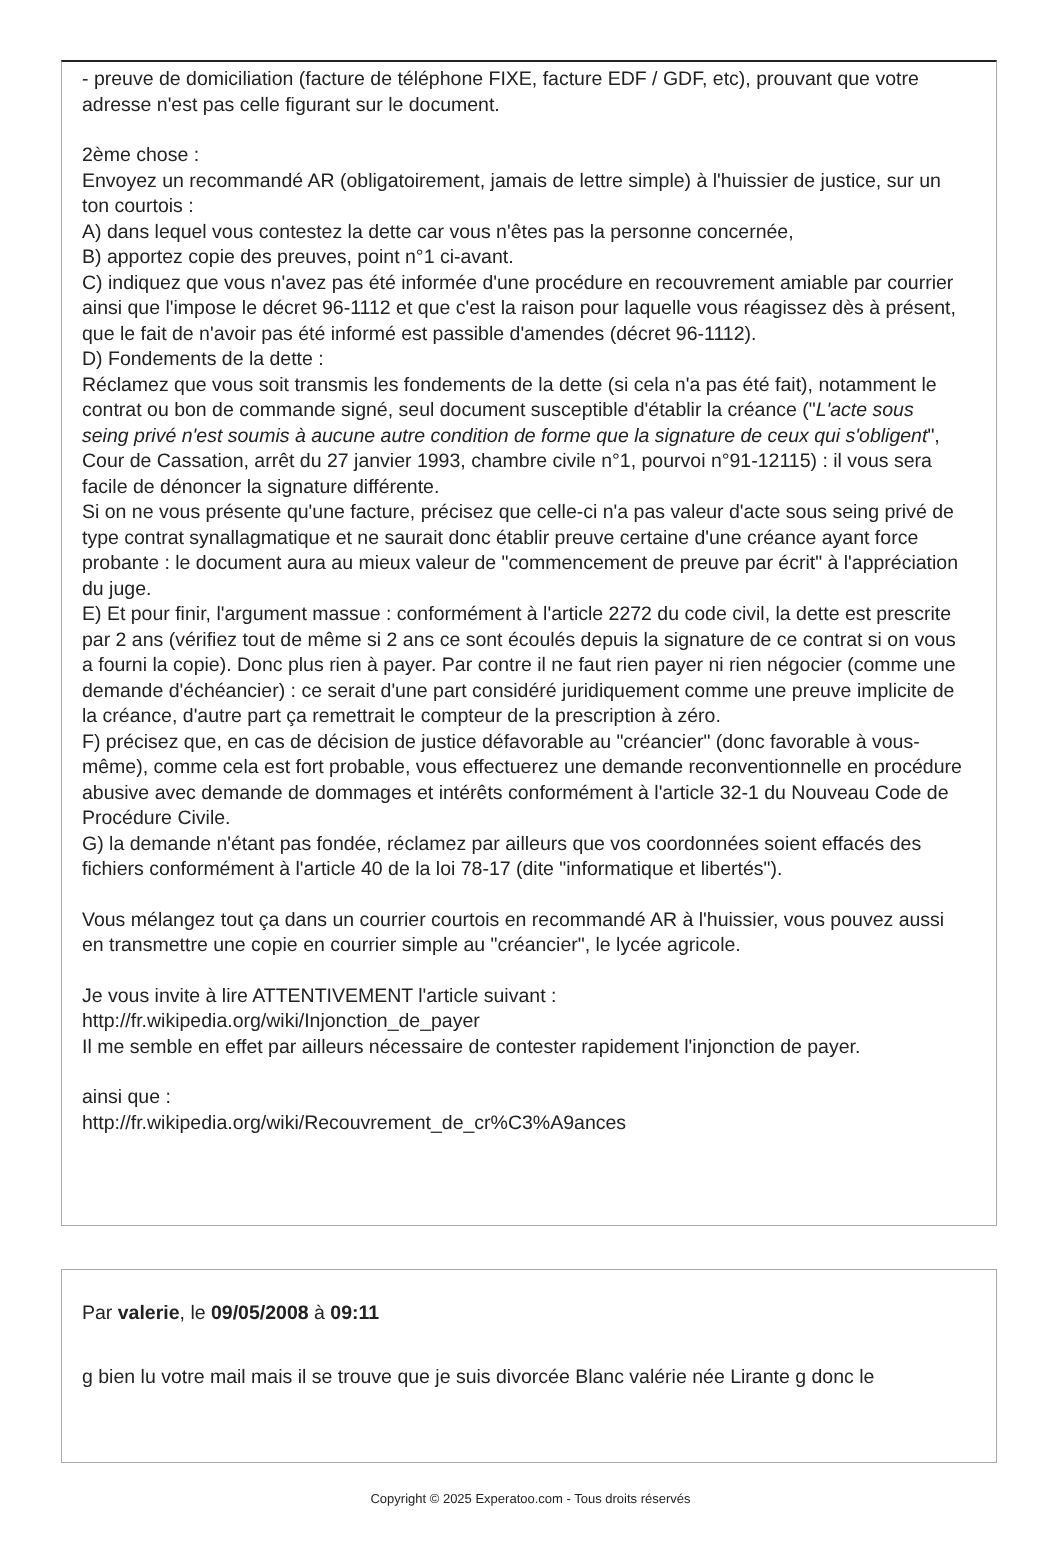- preuve de domiciliation (facture de téléphone FIXE, facture EDF / GDF, etc), prouvant que votre adresse n'est pas celle figurant sur le document.
2ème chose :
Envoyez un recommandé AR (obligatoirement, jamais de lettre simple) à l'huissier de justice, sur un ton courtois :
A) dans lequel vous contestez la dette car vous n'êtes pas la personne concernée,
B) apportez copie des preuves, point n°1 ci-avant.
C) indiquez que vous n'avez pas été informée d'une procédure en recouvrement amiable par courrier ainsi que l'impose le décret 96-1112 et que c'est la raison pour laquelle vous réagissez dès à présent, que le fait de n'avoir pas été informé est passible d'amendes (décret 96-1112).
D) Fondements de la dette :
Réclamez que vous soit transmis les fondements de la dette (si cela n'a pas été fait), notamment le contrat ou bon de commande signé, seul document susceptible d'établir la créance ("L'acte sous seing privé n'est soumis à aucune autre condition de forme que la signature de ceux qui s'obligent", Cour de Cassation, arrêt du 27 janvier 1993, chambre civile n°1, pourvoi n°91-12115) : il vous sera facile de dénoncer la signature différente.
Si on ne vous présente qu'une facture, précisez que celle-ci n'a pas valeur d'acte sous seing privé de type contrat synallagmatique et ne saurait donc établir preuve certaine d'une créance ayant force probante : le document aura au mieux valeur de "commencement de preuve par écrit" à l'appréciation du juge.
E) Et pour finir, l'argument massue : conformément à l'article 2272 du code civil, la dette est prescrite par 2 ans (vérifiez tout de même si 2 ans ce sont écoulés depuis la signature de ce contrat si on vous a fourni la copie). Donc plus rien à payer. Par contre il ne faut rien payer ni rien négocier (comme une demande d'échéancier) : ce serait d'une part considéré juridiquement comme une preuve implicite de la créance, d'autre part ça remettrait le compteur de la prescription à zéro.
F) précisez que, en cas de décision de justice défavorable au "créancier" (donc favorable à vous-même), comme cela est fort probable, vous effectuerez une demande reconventionnelle en procédure abusive avec demande de dommages et intérêts conformément à l'article 32-1 du Nouveau Code de Procédure Civile.
G) la demande n'étant pas fondée, réclamez par ailleurs que vos coordonnées soient effacés des fichiers conformément à l'article 40 de la loi 78-17 (dite "informatique et libertés").
Vous mélangez tout ça dans un courrier courtois en recommandé AR à l'huissier, vous pouvez aussi en transmettre une copie en courrier simple au "créancier", le lycée agricole.
Je vous invite à lire ATTENTIVEMENT l'article suivant :
http://fr.wikipedia.org/wiki/Injonction_de_payer
Il me semble en effet par ailleurs nécessaire de contester rapidement l'injonction de payer.
ainsi que :
http://fr.wikipedia.org/wiki/Recouvrement_de_cr%C3%A9ances
Par valerie, le 09/05/2008 à 09:11
g bien lu votre mail mais il se trouve que je suis divorcée Blanc valérie née Lirante g donc le
Copyright © 2025 Experatoo.com - Tous droits réservés